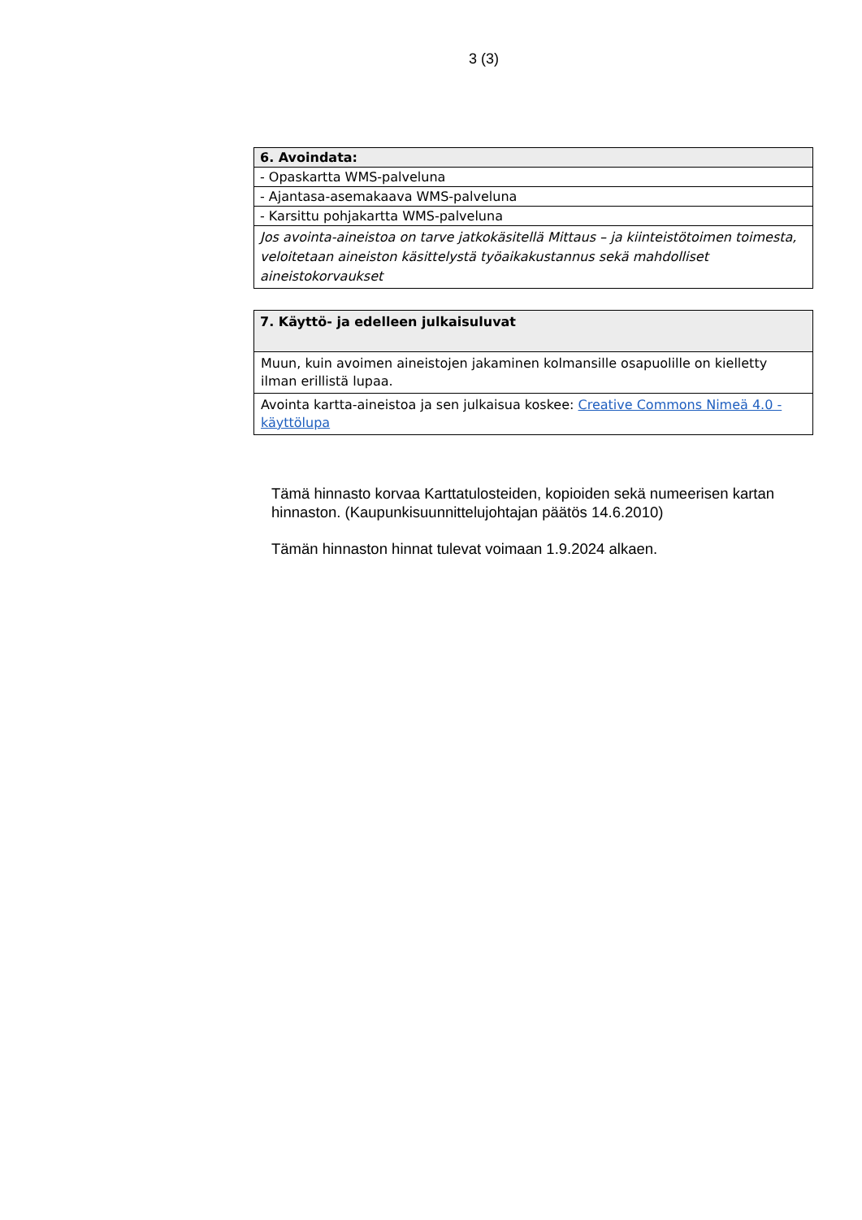3 (3)
| 6. Avoindata: |
| --- |
| - Opaskartta WMS-palveluna |
| - Ajantasa-asemakaava WMS-palveluna |
| - Karsittu pohjakartta WMS-palveluna |
| Jos avointa-aineistoa on tarve jatkokäsitellä Mittaus – ja kiinteistötoimen toimesta, veloitetaan aineiston käsittelystä työaikakustannus sekä mahdolliset aineistokorvaukset |
| 7. Käyttö- ja edelleen julkaisuluvat |
| --- |
| Muun, kuin avoimen aineistojen jakaminen kolmansille osapuolille on kielletty ilman erillistä lupaa. |
| Avointa kartta-aineistoa ja sen julkaisua koskee: Creative Commons Nimeä 4.0 -käyttölupa |
Tämä hinnasto korvaa Karttatulosteiden, kopioiden sekä numeerisen kartan hinnaston. (Kaupunkisuunnittelujohtajan päätös 14.6.2010)
Tämän hinnaston hinnat tulevat voimaan 1.9.2024 alkaen.